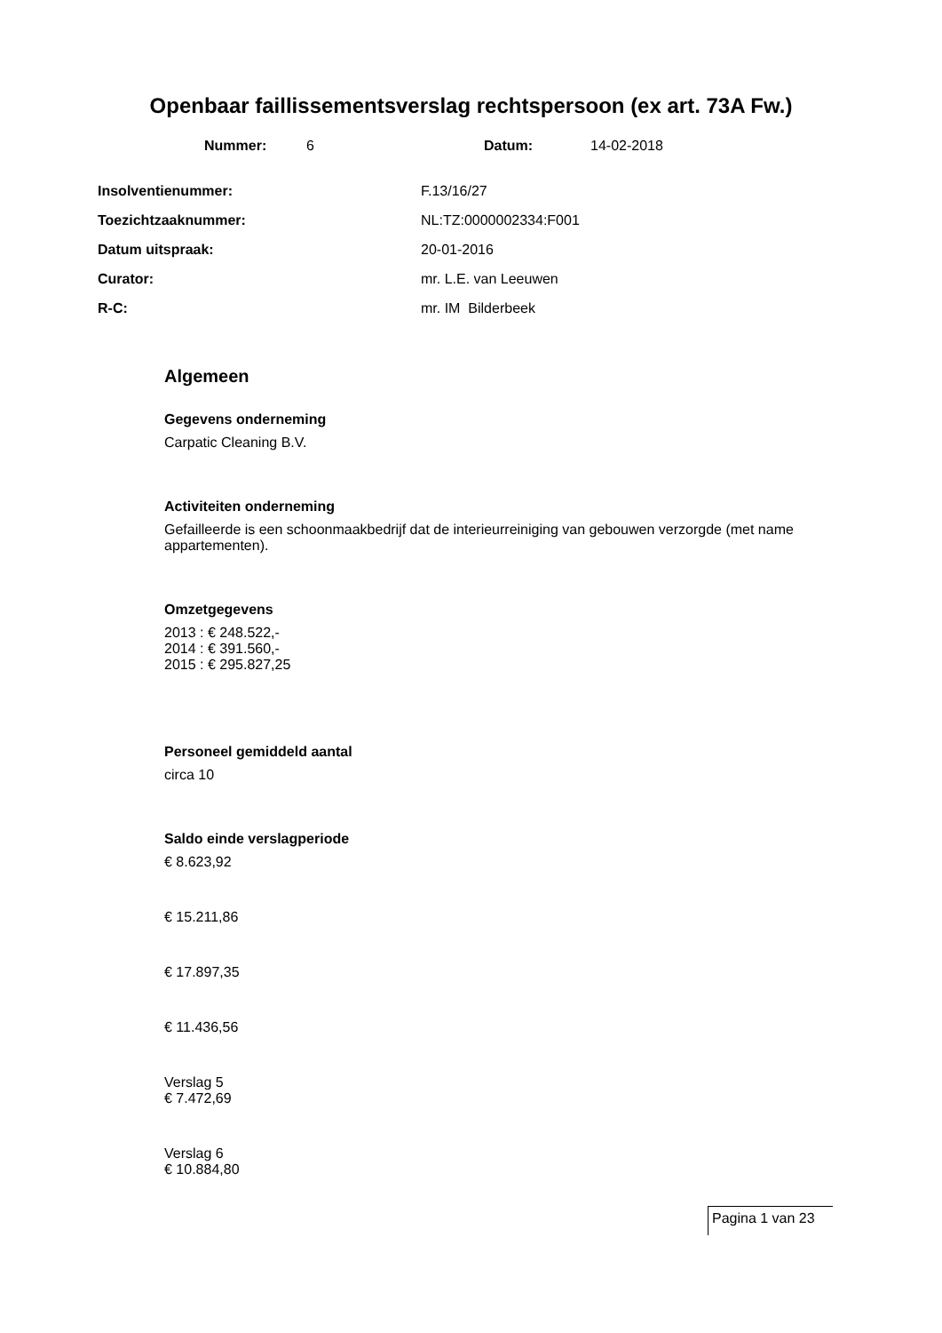Openbaar faillissementsverslag rechtspersoon (ex art. 73A Fw.)
Nummer: 6 Datum: 14-02-2018
Insolventienummer: F.13/16/27
Toezichtzaaknummer: NL:TZ:0000002334:F001
Datum uitspraak: 20-01-2016
Curator: mr. L.E. van Leeuwen
R-C: mr. IM Bilderbeek
Algemeen
Gegevens onderneming
Carpatic Cleaning B.V.
Activiteiten onderneming
Gefailleerde is een schoonmaakbedrijf dat de interieurreiniging van gebouwen verzorgde (met name appartementen).
Omzetgegevens
2013 : € 248.522,-
2014 : € 391.560,-
2015 : € 295.827,25
Personeel gemiddeld aantal
circa 10
Saldo einde verslagperiode
€ 8.623,92
€ 15.211,86
€ 17.897,35
€ 11.436,56
Verslag 5
€ 7.472,69
Verslag 6
€ 10.884,80
Pagina 1 van 23